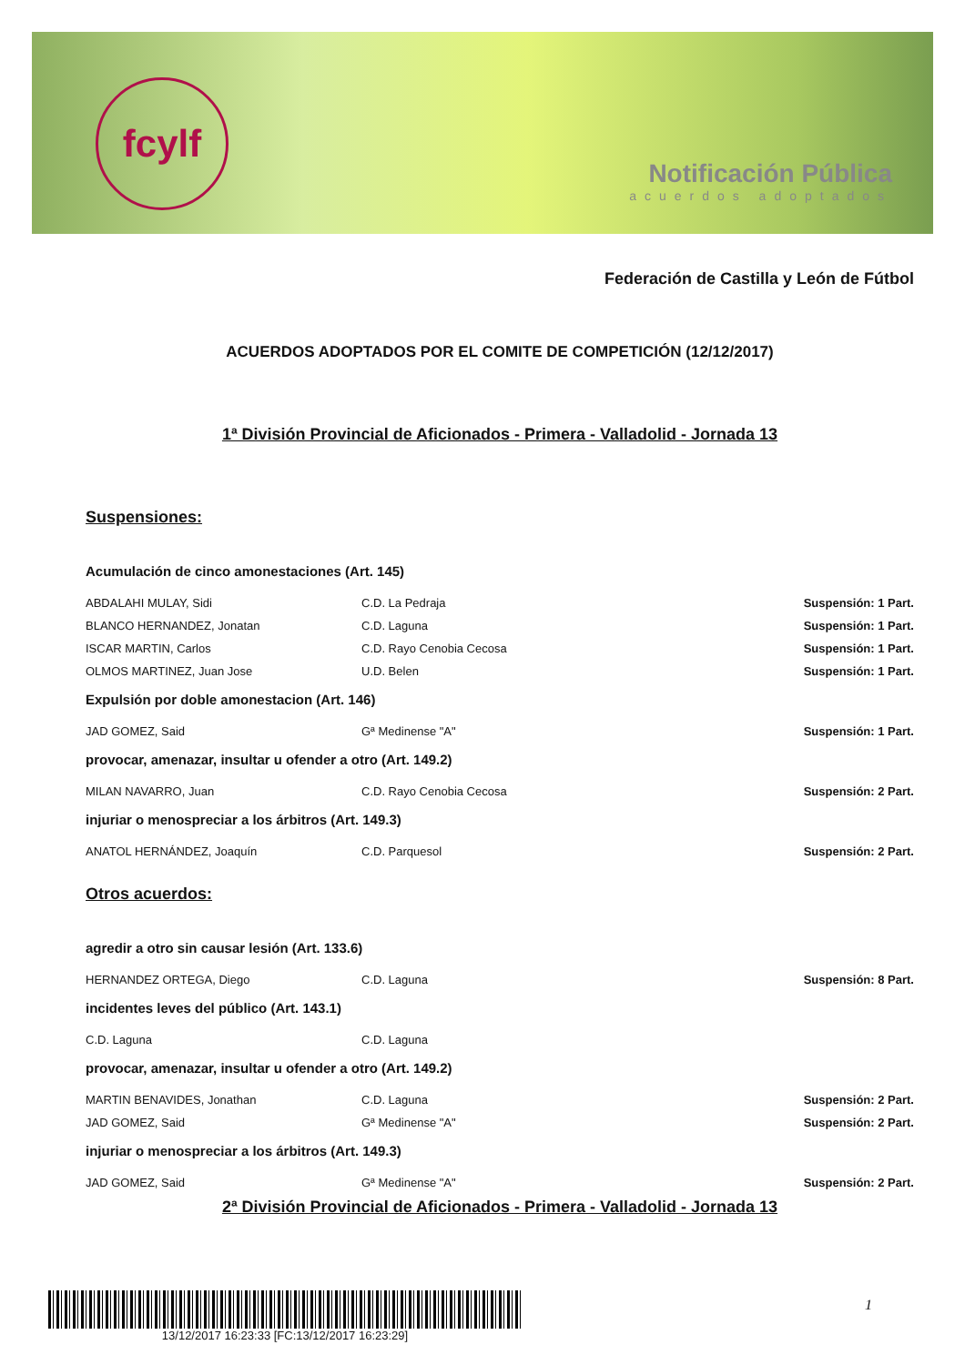fcylf
Notificación Pública
acuerdos adoptados
Federación de Castilla y León de Fútbol
ACUERDOS ADOPTADOS POR EL COMITE DE COMPETICIÓN (12/12/2017)
1ª División Provincial de Aficionados - Primera - Valladolid - Jornada 13
Suspensiones:
Acumulación de cinco amonestaciones (Art. 145)
| ABDALAHI MULAY, Sidi | C.D. La Pedraja | Suspensión: 1 Part. |
| BLANCO HERNANDEZ, Jonatan | C.D. Laguna | Suspensión: 1 Part. |
| ISCAR MARTIN, Carlos | C.D. Rayo Cenobia Cecosa | Suspensión: 1 Part. |
| OLMOS MARTINEZ, Juan Jose | U.D. Belen | Suspensión: 1 Part. |
Expulsión por doble amonestacion (Art. 146)
| JAD GOMEZ, Said | Gª Medinense "A" | Suspensión: 1 Part. |
provocar, amenazar, insultar u ofender a otro (Art. 149.2)
| MILAN NAVARRO, Juan | C.D. Rayo Cenobia Cecosa | Suspensión: 2 Part. |
injuriar o menospreciar a los árbitros (Art. 149.3)
| ANATOL HERNÁNDEZ, Joaquín | C.D. Parquesol | Suspensión: 2 Part. |
Otros acuerdos:
agredir a otro sin causar lesión (Art. 133.6)
| HERNANDEZ ORTEGA, Diego | C.D. Laguna | Suspensión: 8 Part. |
incidentes leves del público (Art. 143.1)
| C.D. Laguna | C.D. Laguna | |
provocar, amenazar, insultar u ofender a otro (Art. 149.2)
| MARTIN BENAVIDES, Jonathan | C.D. Laguna | Suspensión: 2 Part. |
| JAD GOMEZ, Said | Gª Medinense "A" | Suspensión: 2 Part. |
injuriar o menospreciar a los árbitros (Art. 149.3)
| JAD GOMEZ, Said | Gª Medinense "A" | Suspensión: 2 Part. |
2ª División Provincial de Aficionados - Primera - Valladolid - Jornada 13
13/12/2017 16:23:33 [FC:13/12/2017 16:23:29] 1